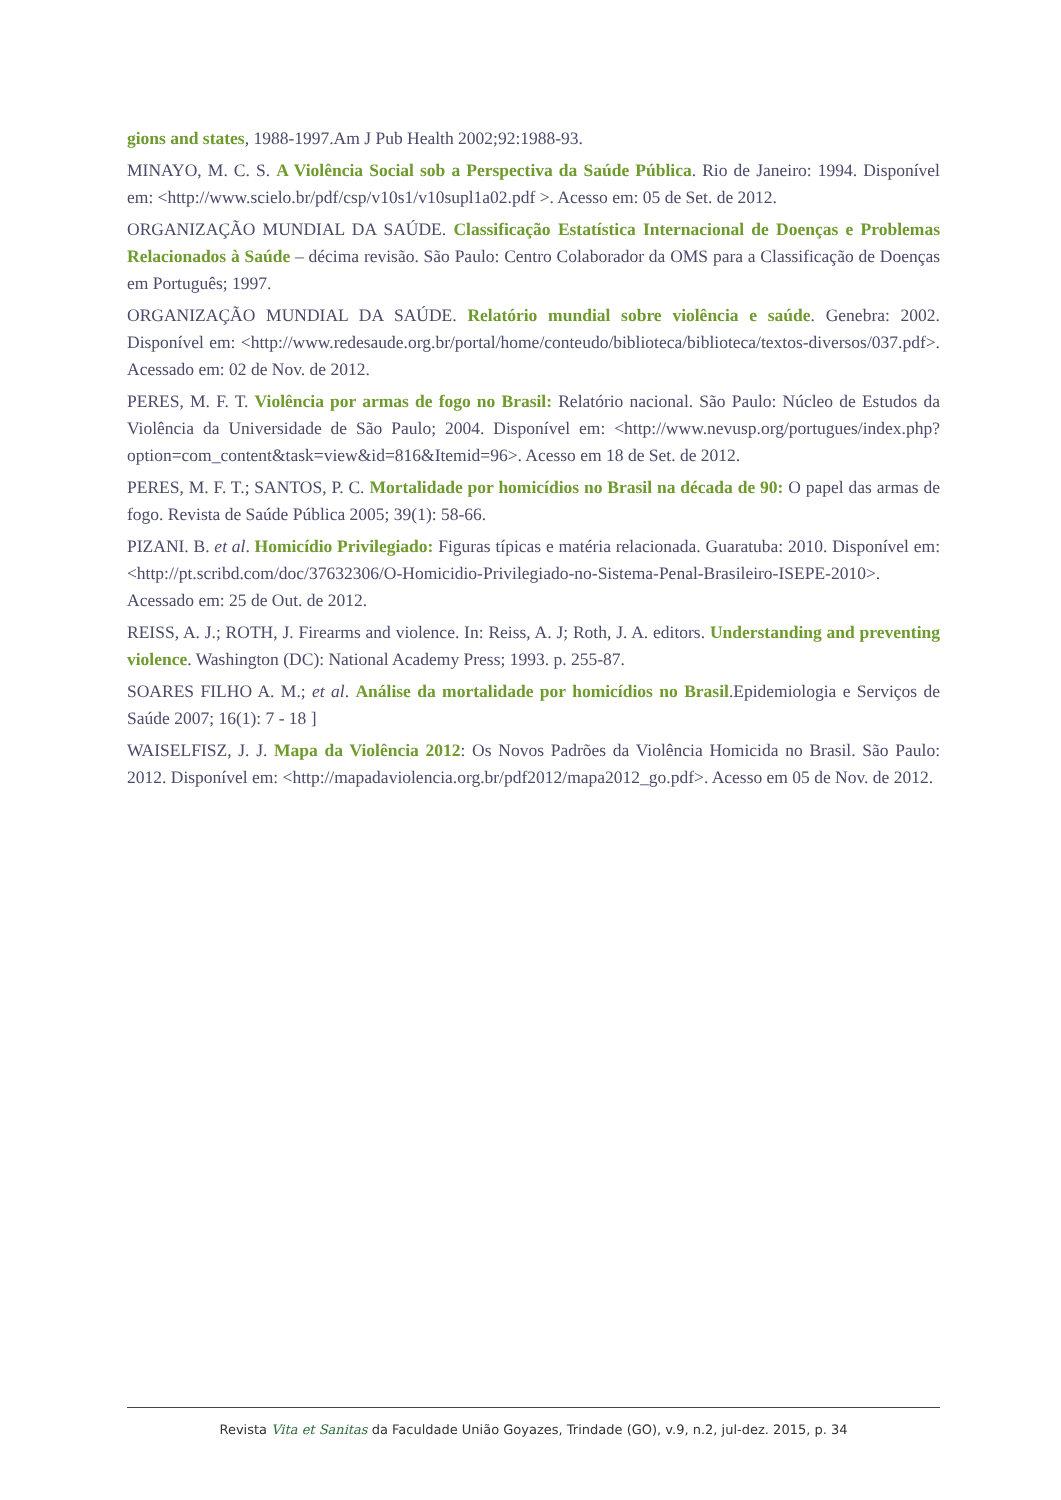gions and states, 1988-1997.Am J Pub Health 2002;92:1988-93.
MINAYO, M. C. S. A Violência Social sob a Perspectiva da Saúde Pública. Rio de Janeiro: 1994. Disponível em: <http://www.scielo.br/pdf/csp/v10s1/v10supl1a02.pdf >. Acesso em: 05 de Set. de 2012.
ORGANIZAÇÃO MUNDIAL DA SAÚDE. Classificação Estatística Internacional de Doenças e Problemas Relacionados à Saúde – décima revisão. São Paulo: Centro Colaborador da OMS para a Classificação de Doenças em Português; 1997.
ORGANIZAÇÃO MUNDIAL DA SAÚDE. Relatório mundial sobre violência e saúde. Genebra: 2002. Disponível em: <http://www.redesaude.org.br/portal/home/conteudo/biblioteca/biblioteca/textos-diversos/037.pdf>. Acessado em: 02 de Nov. de 2012.
PERES, M. F. T. Violência por armas de fogo no Brasil: Relatório nacional. São Paulo: Núcleo de Estudos da Violência da Universidade de São Paulo; 2004. Disponível em: <http://www.nevusp.org/portugues/index.php?option=com_content&task=view&id=816&Itemid=96>. Acesso em 18 de Set. de 2012.
PERES, M. F. T.; SANTOS, P. C. Mortalidade por homicídios no Brasil na década de 90: O papel das armas de fogo. Revista de Saúde Pública 2005; 39(1): 58-66.
PIZANI. B. et al. Homicídio Privilegiado: Figuras típicas e matéria relacionada. Guaratuba: 2010. Disponível em: <http://pt.scribd.com/doc/37632306/O-Homicidio-Privilegiado-no-Sistema-Penal-Brasileiro-ISEPE-2010>. Acessado em: 25 de Out. de 2012.
REISS, A. J.; ROTH, J. Firearms and violence. In: Reiss, A. J; Roth, J. A. editors. Understanding and preventing violence. Washington (DC): National Academy Press; 1993. p. 255-87.
SOARES FILHO A. M.; et al. Análise da mortalidade por homicídios no Brasil.Epidemiologia e Serviços de Saúde 2007; 16(1): 7 - 18 ]
WAISELFISZ, J. J. Mapa da Violência 2012: Os Novos Padrões da Violência Homicida no Brasil. São Paulo: 2012. Disponível em: <http://mapadaviolencia.org.br/pdf2012/mapa2012_go.pdf>. Acesso em 05 de Nov. de 2012.
Revista Vita et Sanitas da Faculdade União Goyazes, Trindade (GO), v.9, n.2, jul-dez. 2015, p. 34